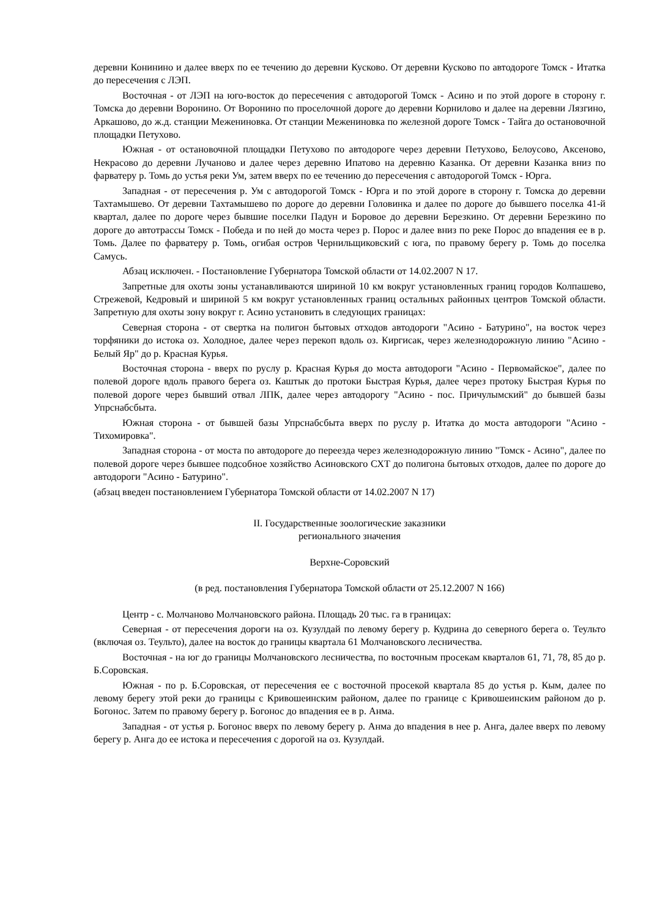деревни Конинино и далее вверх по ее течению до деревни Кусково. От деревни Кусково по автодороге Томск - Итатка до пересечения с ЛЭП.
Восточная - от ЛЭП на юго-восток до пересечения с автодорогой Томск - Асино и по этой дороге в сторону г. Томска до деревни Воронино. От Воронино по проселочной дороге до деревни Корнилово и далее на деревни Лязгино, Аркашово, до ж.д. станции Межениновка. От станции Межениновка по железной дороге Томск - Тайга до остановочной площадки Петухово.
Южная - от остановочной площадки Петухово по автодороге через деревни Петухово, Белоусово, Аксеново, Некрасово до деревни Лучаново и далее через деревню Ипатово на деревню Казанка. От деревни Казанка вниз по фарватеру р. Томь до устья реки Ум, затем вверх по ее течению до пересечения с автодорогой Томск - Юрга.
Западная - от пересечения р. Ум с автодорогой Томск - Юрга и по этой дороге в сторону г. Томска до деревни Тахтамышево. От деревни Тахтамышево по дороге до деревни Головинка и далее по дороге до бывшего поселка 41-й квартал, далее по дороге через бывшие поселки Падун и Боровое до деревни Березкино. От деревни Березкино по дороге до автотрассы Томск - Победа и по ней до моста через р. Порос и далее вниз по реке Порос до впадения ее в р. Томь. Далее по фарватеру р. Томь, огибая остров Чернильщиковский с юга, по правому берегу р. Томь до поселка Самусь.
Абзац исключен. - Постановление Губернатора Томской области от 14.02.2007 N 17.
Запретные для охоты зоны устанавливаются шириной 10 км вокруг установленных границ городов Колпашево, Стрежевой, Кедровый и шириной 5 км вокруг установленных границ остальных районных центров Томской области. Запретную для охоты зону вокруг г. Асино установить в следующих границах:
Северная сторона - от свертка на полигон бытовых отходов автодороги "Асино - Батурино", на восток через торфяники до истока оз. Холодное, далее через перекоп вдоль оз. Киргисак, через железнодорожную линию "Асино - Белый Яр" до р. Красная Курья.
Восточная сторона - вверх по руслу р. Красная Курья до моста автодороги "Асино - Первомайское", далее по полевой дороге вдоль правого берега оз. Каштык до протоки Быстрая Курья, далее через протоку Быстрая Курья по полевой дороге через бывший отвал ЛПК, далее через автодорогу "Асино - пос. Причулымский" до бывшей базы Упрснабсбыта.
Южная сторона - от бывшей базы Упрснабсбыта вверх по руслу р. Итатка до моста автодороги "Асино - Тихомировка".
Западная сторона - от моста по автодороге до переезда через железнодорожную линию "Томск - Асино", далее по полевой дороге через бывшее подсобное хозяйство Асиновского СХТ до полигона бытовых отходов, далее по дороге до автодороги "Асино - Батурино".
(абзац введен постановлением Губернатора Томской области от 14.02.2007 N 17)
II. Государственные зоологические заказники
регионального значения
Верхне-Соровский
(в ред. постановления Губернатора Томской области от 25.12.2007 N 166)
Центр - с. Молчаново Молчановского района. Площадь 20 тыс. га в границах:
Северная - от пересечения дороги на оз. Кузулдай по левому берегу р. Кудрина до северного берега о. Теульто (включая оз. Теульто), далее на восток до границы квартала 61 Молчановского лесничества.
Восточная - на юг до границы Молчановского лесничества, по восточным просекам кварталов 61, 71, 78, 85 до р. Б.Соровская.
Южная - по р. Б.Соровская, от пересечения ее с восточной просекой квартала 85 до устья р. Кым, далее по левому берегу этой реки до границы с Кривошеинским районом, далее по границе с Кривошеинским районом до р. Богонос. Затем по правому берегу р. Богонос до впадения ее в р. Анма.
Западная - от устья р. Богонос вверх по левому берегу р. Анма до впадения в нее р. Анга, далее вверх по левому берегу р. Анга до ее истока и пересечения с дорогой на оз. Кузулдай.